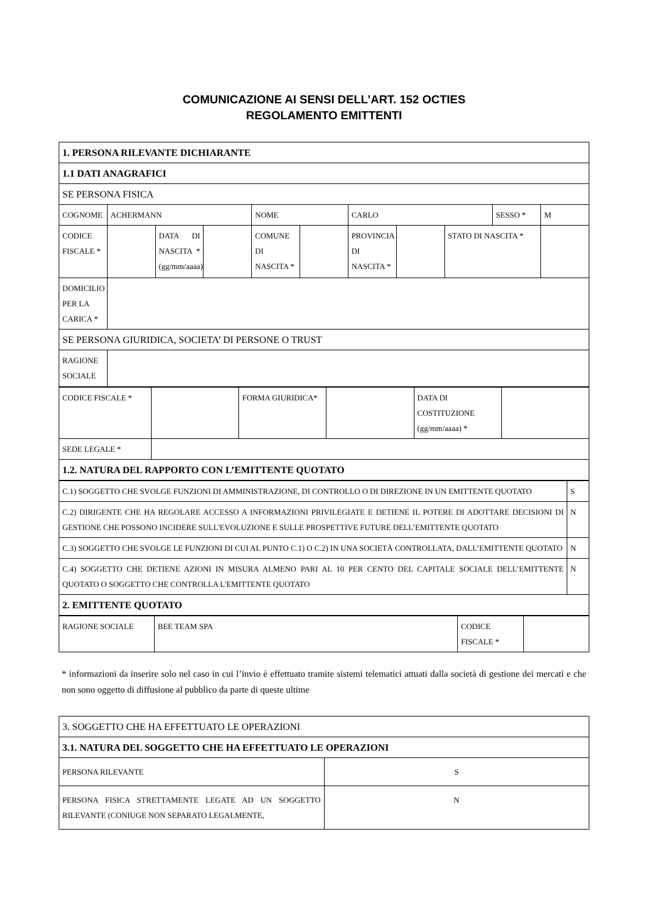COMUNICAZIONE AI SENSI DELL’ART. 152 OCTIES
REGOLAMENTO EMITTENTI
| 1. PERSONA RILEVANTE DICHIARANTE | | | | | | | | | | |
| 1.1 DATI ANAGRAFICI | | | | | | | | | | |
| SE PERSONA FISICA | | | | | | | | | | |
| COGNOME | ACHERMANN | | | NOME | | CARLO | | | SESSO * | M |
| CODICE FISCALE * | | DATA DI NASCITA * (gg/mm/aaaa) | | COMUNE DI NASCITA * | | PROVINCIA DI NASCITA * | | STATO DI NASCITA * | | |
| DOMICILIO PER LA CARICA * | | | | | | | | | | |
| SE PERSONA GIURIDICA, SOCIETA’ DI PERSONE O TRUST | | | | | | | | | | |
| RAGIONE SOCIALE | | | | | | | | | | |
| CODICE FISCALE * | | FORMA GIURIDICA* | | DATA DI COSTITUZIONE (gg/mm/aaaa) * | |
| SEDE LEGALE * | | | | | |
| 1.2. NATURA DEL RAPPORTO CON L’EMITTENTE QUOTATO | | | | | |
| C.1) SOGGETTO CHE SVOLGE FUNZIONI DI AMMINISTRAZIONE, DI CONTROLLO O DI DIREZIONE IN UN EMITTENTE QUOTATO | S |
| C.2) DIRIGENTE CHE HA REGOLARE ACCESSO A INFORMAZIONI PRIVILEGIATE E DETIENE IL POTERE DI ADOTTARE DECISIONI DI GESTIONE CHE POSSONO INCIDERE SULL'EVOLUZIONE E SULLE PROSPETTIVE FUTURE DELL’EMITTENTE QUOTATO | N |
| C.3) SOGGETTO CHE SVOLGE LE FUNZIONI DI CUI AL PUNTO C.1) O C.2) IN UNA SOCIETÀ CONTROLLATA, DALL’EMITTENTE QUOTATO | N |
| C.4) SOGGETTO CHE DETIENE AZIONI IN MISURA ALMENO PARI AL 10 PER CENTO DEL CAPITALE SOCIALE DELL’EMITTENTE QUOTATO O SOGGETTO CHE CONTROLLA L'EMITTENTE QUOTATO | N |
| 2. EMITTENTE QUOTATO | |
| RAGIONE SOCIALE | BEE TEAM SPA | CODICE FISCALE * | |
* informazioni da inserire solo nel caso in cui l’invio è effettuato tramite sistemi telematici attuati dalla società di gestione dei mercati e che non sono oggetto di diffusione al pubblico da parte di queste ultime
| 3. SOGGETTO CHE HA EFFETTUATO LE OPERAZIONI | |
| 3.1. NATURA DEL SOGGETTO CHE HA EFFETTUATO LE OPERAZIONI | |
| PERSONA RILEVANTE | S |
| PERSONA FISICA STRETTAMENTE LEGATE AD UN SOGGETTO RILEVANTE (CONIUGE NON SEPARATO LEGALMENTE, | N |